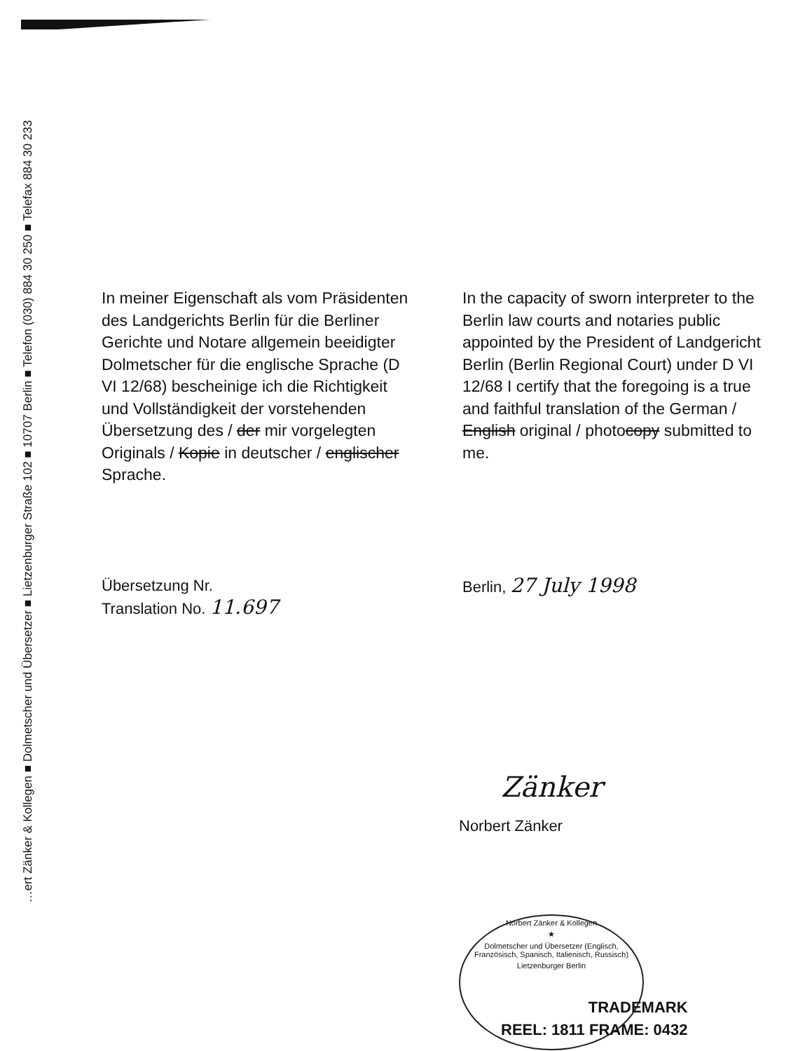…ert Zänker & Kollegen ■ Dolmetscher und Übersetzer ■ Lietzenburger Straße 102 ■ 10707 Berlin ■ Telefon (030) 884 30 250 ■ Telefax 884 30 233
In meiner Eigenschaft als vom Präsidenten des Landgerichts Berlin für die Berliner Gerichte und Notare allgemein beeidigter Dolmetscher für die englische Sprache (D VI 12/68) bescheinige ich die Richtigkeit und Vollständigkeit der vorstehenden Übersetzung des / der mir vorgelegten Originals / Kopie in deutscher / englischer Sprache.
In the capacity of sworn interpreter to the Berlin law courts and notaries public appointed by the President of Landgericht Berlin (Berlin Regional Court) under D VI 12/68 I certify that the foregoing is a true and faithful translation of the German / English original / photocopy submitted to me.
Übersetzung Nr.
Translation No. 11.697
Berlin, 27 July 1998
Zänker
Norbert Zänker
Norbert Zänker & Kollegen
★
Dolmetscher und Übersetzer (Englisch, Französisch, Spanisch, Italienisch, Russisch)
Lietzenburger Berlin
TRADEMARK
REEL: 1811 FRAME: 0432